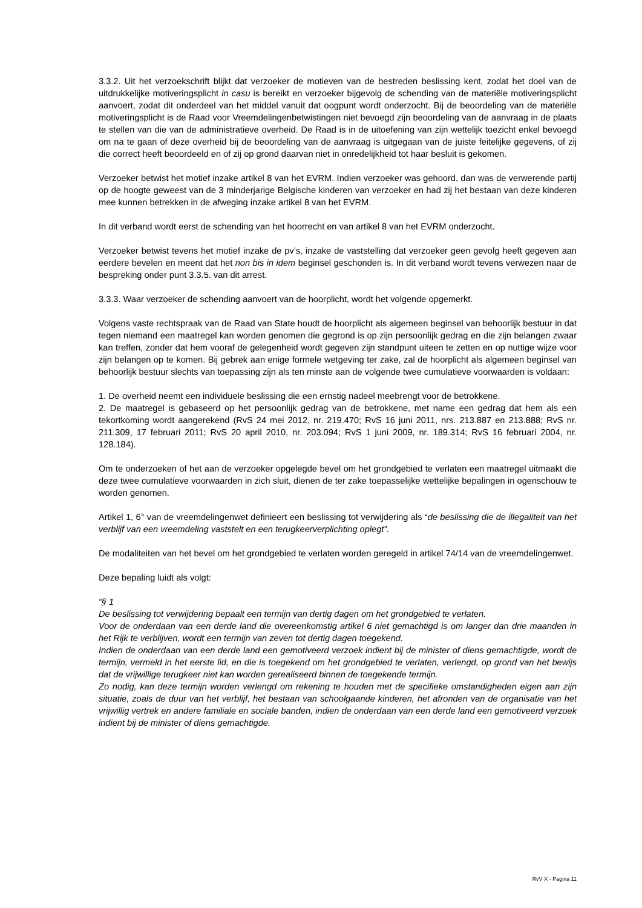3.3.2. Uit het verzoekschrift blijkt dat verzoeker de motieven van de bestreden beslissing kent, zodat het doel van de uitdrukkelijke motiveringsplicht in casu is bereikt en verzoeker bijgevolg de schending van de materiële motiveringsplicht aanvoert, zodat dit onderdeel van het middel vanuit dat oogpunt wordt onderzocht. Bij de beoordeling van de materiële motiveringsplicht is de Raad voor Vreemdelingenbetwistingen niet bevoegd zijn beoordeling van de aanvraag in de plaats te stellen van die van de administratieve overheid. De Raad is in de uitoefening van zijn wettelijk toezicht enkel bevoegd om na te gaan of deze overheid bij de beoordeling van de aanvraag is uitgegaan van de juiste feitelijke gegevens, of zij die correct heeft beoordeeld en of zij op grond daarvan niet in onredelijkheid tot haar besluit is gekomen.
Verzoeker betwist het motief inzake artikel 8 van het EVRM. Indien verzoeker was gehoord, dan was de verwerende partij op de hoogte geweest van de 3 minderjarige Belgische kinderen van verzoeker en had zij het bestaan van deze kinderen mee kunnen betrekken in de afweging inzake artikel 8 van het EVRM.
In dit verband wordt eerst de schending van het hoorrecht en van artikel 8 van het EVRM onderzocht.
Verzoeker betwist tevens het motief inzake de pv’s, inzake de vaststelling dat verzoeker geen gevolg heeft gegeven aan eerdere bevelen en meent dat het non bis in idem beginsel geschonden is. In dit verband wordt tevens verwezen naar de bespreking onder punt 3.3.5. van dit arrest.
3.3.3. Waar verzoeker de schending aanvoert van de hoorplicht, wordt het volgende opgemerkt.
Volgens vaste rechtspraak van de Raad van State houdt de hoorplicht als algemeen beginsel van behoorlijk bestuur in dat tegen niemand een maatregel kan worden genomen die gegrond is op zijn persoonlijk gedrag en die zijn belangen zwaar kan treffen, zonder dat hem vooraf de gelegenheid wordt gegeven zijn standpunt uiteen te zetten en op nuttige wijze voor zijn belangen op te komen. Bij gebrek aan enige formele wetgeving ter zake, zal de hoorplicht als algemeen beginsel van behoorlijk bestuur slechts van toepassing zijn als ten minste aan de volgende twee cumulatieve voorwaarden is voldaan:
1. De overheid neemt een individuele beslissing die een ernstig nadeel meebrengt voor de betrokkene.
2. De maatregel is gebaseerd op het persoonlijk gedrag van de betrokkene, met name een gedrag dat hem als een tekortkoming wordt aangerekend (RvS 24 mei 2012, nr. 219.470; RvS 16 juni 2011, nrs. 213.887 en 213.888; RvS nr. 211.309, 17 februari 2011; RvS 20 april 2010, nr. 203.094; RvS 1 juni 2009, nr. 189.314; RvS 16 februari 2004, nr. 128.184).
Om te onderzoeken of het aan de verzoeker opgelegde bevel om het grondgebied te verlaten een maatregel uitmaakt die deze twee cumulatieve voorwaarden in zich sluit, dienen de ter zake toepasselijke wettelijke bepalingen in ogenschouw te worden genomen.
Artikel 1, 6° van de vreemdelingenwet definieert een beslissing tot verwijdering als “de beslissing die de illegaliteit van het verblijf van een vreemdeling vaststelt en een terugkeerverplichting oplegt”.
De modaliteiten van het bevel om het grondgebied te verlaten worden geregeld in artikel 74/14 van de vreemdelingenwet.
Deze bepaling luidt als volgt:
“§ 1
De beslissing tot verwijdering bepaalt een termijn van dertig dagen om het grondgebied te verlaten.
Voor de onderdaan van een derde land die overeenkomstig artikel 6 niet gemachtigd is om langer dan drie maanden in het Rijk te verblijven, wordt een termijn van zeven tot dertig dagen toegekend.
Indien de onderdaan van een derde land een gemotiveerd verzoek indient bij de minister of diens gemachtigde, wordt de termijn, vermeld in het eerste lid, en die is toegekend om het grondgebied te verlaten, verlengd, op grond van het bewijs dat de vrijwillige terugkeer niet kan worden gerealiseerd binnen de toegekende termijn.
Zo nodig, kan deze termijn worden verlengd om rekening te houden met de specifieke omstandigheden eigen aan zijn situatie, zoals de duur van het verblijf, het bestaan van schoolgaande kinderen, het afronden van de organisatie van het vrijwillig vertrek en andere familiale en sociale banden, indien de onderdaan van een derde land een gemotiveerd verzoek indient bij de minister of diens gemachtigde.
RvV X - Pagina 11